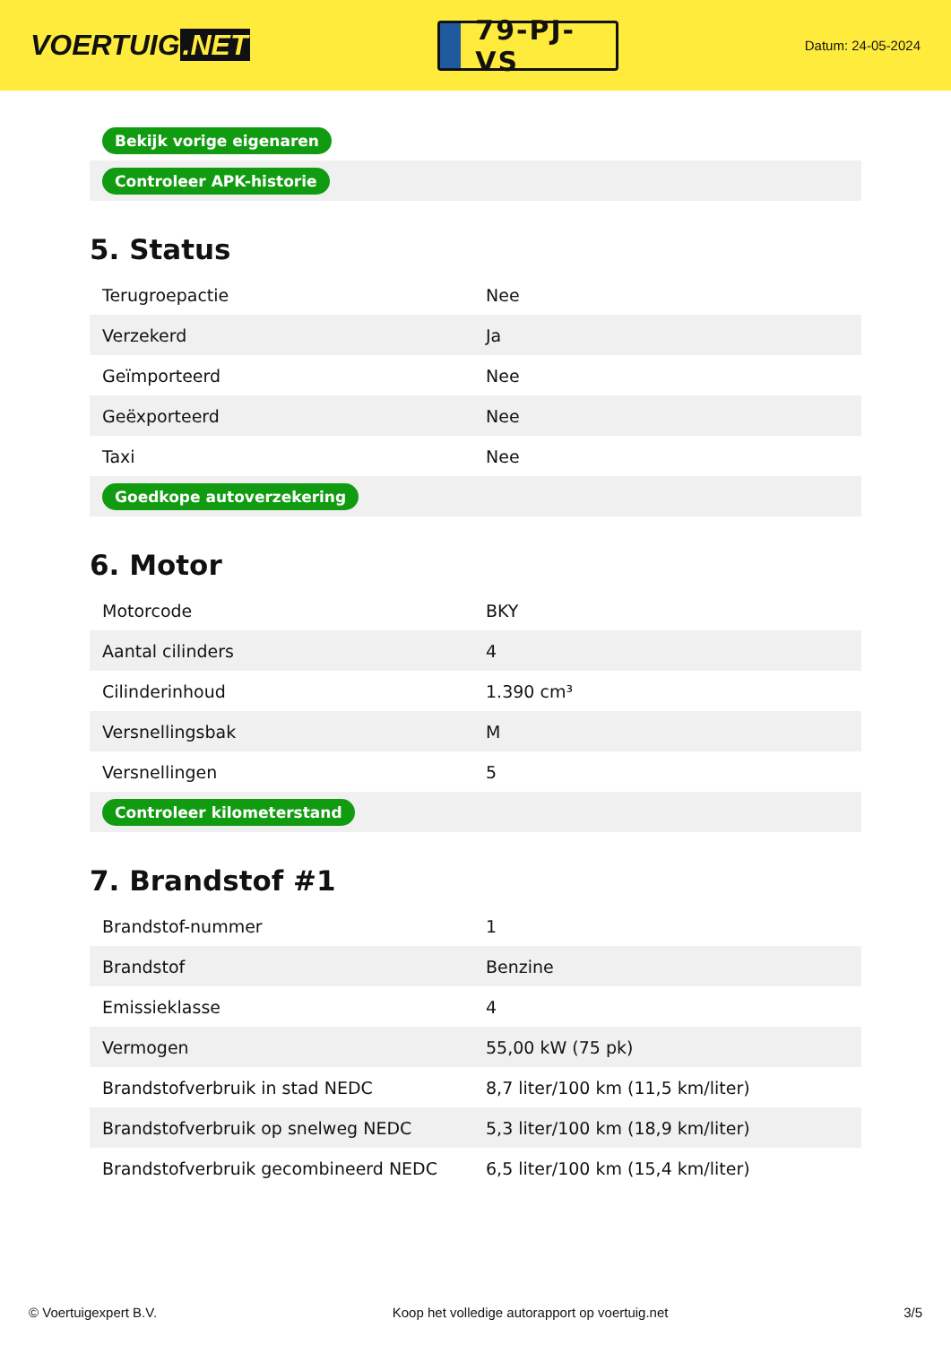VOERTUIG.NET
79-PJ-VS
Datum: 24-05-2024
| Bekijk vorige eigenaren |
| Controleer APK-historie |
5. Status
| Terugroepactie | Nee |
| Verzekerd | Ja |
| Geïmporteerd | Nee |
| Geëxporteerd | Nee |
| Taxi | Nee |
| Goedkope autoverzekering | |
6. Motor
| Motorcode | BKY |
| Aantal cilinders | 4 |
| Cilinderinhoud | 1.390 cm³ |
| Versnellingsbak | M |
| Versnellingen | 5 |
| Controleer kilometerstand | |
7. Brandstof #1
| Brandstof-nummer | 1 |
| Brandstof | Benzine |
| Emissieklasse | 4 |
| Vermogen | 55,00 kW (75 pk) |
| Brandstofverbruik in stad NEDC | 8,7 liter/100 km (11,5 km/liter) |
| Brandstofverbruik op snelweg NEDC | 5,3 liter/100 km (18,9 km/liter) |
| Brandstofverbruik gecombineerd NEDC | 6,5 liter/100 km (15,4 km/liter) |
© Voertuigexpert B.V. Koop het volledige autorapport op voertuig.net 3/5